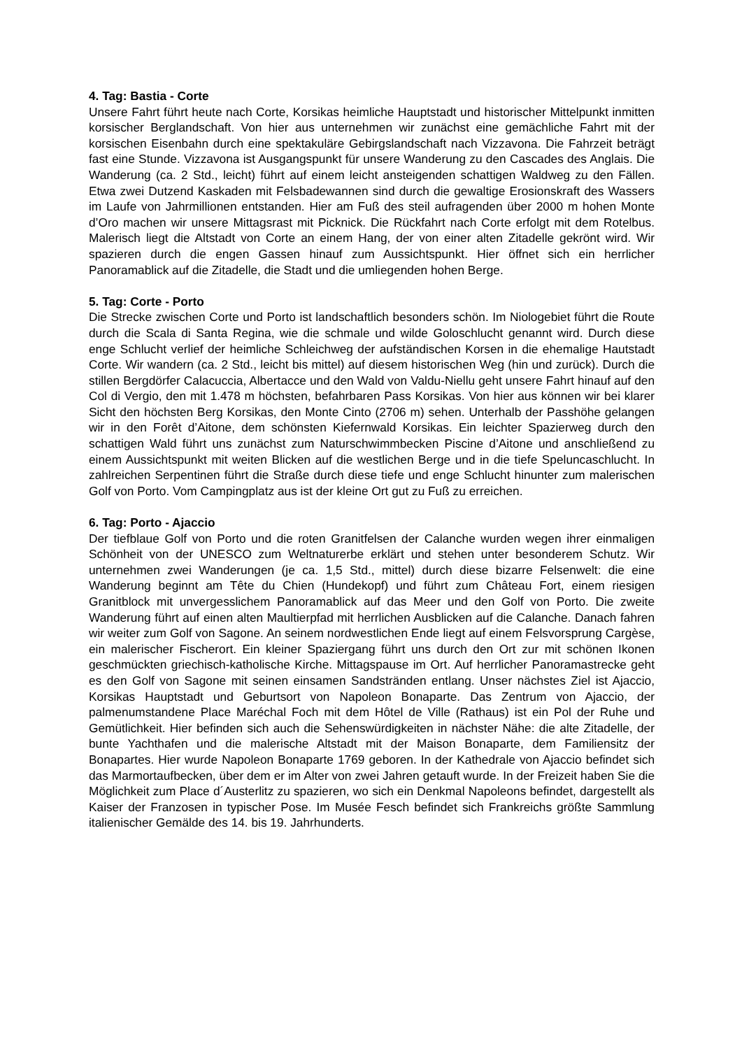4. Tag: Bastia - Corte
Unsere Fahrt führt heute nach Corte, Korsikas heimliche Hauptstadt und historischer Mittelpunkt inmitten korsischer Berglandschaft. Von hier aus unternehmen wir zunächst eine gemächliche Fahrt mit der korsischen Eisenbahn durch eine spektakuläre Gebirgslandschaft nach Vizzavona. Die Fahrzeit beträgt fast eine Stunde. Vizzavona ist Ausgangspunkt für unsere Wanderung zu den Cascades des Anglais. Die Wanderung (ca. 2 Std., leicht) führt auf einem leicht ansteigenden schattigen Waldweg zu den Fällen. Etwa zwei Dutzend Kaskaden mit Felsbadewannen sind durch die gewaltige Erosionskraft des Wassers im Laufe von Jahrmillionen entstanden. Hier am Fuß des steil aufragenden über 2000 m hohen Monte d’Oro machen wir unsere Mittagsrast mit Picknick. Die Rückfahrt nach Corte erfolgt mit dem Rotelbus. Malerisch liegt die Altstadt von Corte an einem Hang, der von einer alten Zitadelle gekrönt wird. Wir spazieren durch die engen Gassen hinauf zum Aussichtspunkt. Hier öffnet sich ein herrlicher Panoramablick auf die Zitadelle, die Stadt und die umliegenden hohen Berge.
5. Tag: Corte - Porto
Die Strecke zwischen Corte und Porto ist landschaftlich besonders schön. Im Niologebiet führt die Route durch die Scala di Santa Regina, wie die schmale und wilde Goloschlucht genannt wird. Durch diese enge Schlucht verlief der heimliche Schleichweg der aufständischen Korsen in die ehemalige Hautstadt Corte. Wir wandern (ca. 2 Std., leicht bis mittel) auf diesem historischen Weg (hin und zurück). Durch die stillen Bergdörfer Calacuccia, Albertacce und den Wald von Valdu-Niellu geht unsere Fahrt hinauf auf den Col di Vergio, den mit 1.478 m höchsten, befahrbaren Pass Korsikas. Von hier aus können wir bei klarer Sicht den höchsten Berg Korsikas, den Monte Cinto (2706 m) sehen. Unterhalb der Passhöhe gelangen wir in den Forêt d’Aitone, dem schönsten Kiefernwald Korsikas. Ein leichter Spazierweg durch den schattigen Wald führt uns zunächst zum Naturschwimmbecken Piscine d’Aitone und anschließend zu einem Aussichtspunkt mit weiten Blicken auf die westlichen Berge und in die tiefe Speluncaschlucht. In zahlreichen Serpentinen führt die Straße durch diese tiefe und enge Schlucht hinunter zum malerischen Golf von Porto. Vom Campingplatz aus ist der kleine Ort gut zu Fuß zu erreichen.
6. Tag: Porto - Ajaccio
Der tiefblaue Golf von Porto und die roten Granitfelsen der Calanche wurden wegen ihrer einmaligen Schönheit von der UNESCO zum Weltnaturerbe erklärt und stehen unter besonderem Schutz. Wir unternehmen zwei Wanderungen (je ca. 1,5 Std., mittel) durch diese bizarre Felsenwelt: die eine Wanderung beginnt am Tête du Chien (Hundekopf) und führt zum Château Fort, einem riesigen Granitblock mit unvergesslichem Panoramablick auf das Meer und den Golf von Porto. Die zweite Wanderung führt auf einen alten Maultierpfad mit herrlichen Ausblicken auf die Calanche. Danach fahren wir weiter zum Golf von Sagone. An seinem nordwestlichen Ende liegt auf einem Felsvorsprung Cargèse, ein malerischer Fischerort. Ein kleiner Spaziergang führt uns durch den Ort zur mit schönen Ikonen geschmückten griechisch-katholische Kirche. Mittagspause im Ort. Auf herrlicher Panoramastrecke geht es den Golf von Sagone mit seinen einsamen Sandstränden entlang. Unser nächstes Ziel ist Ajaccio, Korsikas Hauptstadt und Geburtsort von Napoleon Bonaparte. Das Zentrum von Ajaccio, der palmenumstandene Place Maréchal Foch mit dem Hôtel de Ville (Rathaus) ist ein Pol der Ruhe und Gemütlichkeit. Hier befinden sich auch die Sehenswürdigkeiten in nächster Nähe: die alte Zitadelle, der bunte Yachthafen und die malerische Altstadt mit der Maison Bonaparte, dem Familiensitz der Bonapartes. Hier wurde Napoleon Bonaparte 1769 geboren. In der Kathedrale von Ajaccio befindet sich das Marmortaufbecken, über dem er im Alter von zwei Jahren getauft wurde. In der Freizeit haben Sie die Möglichkeit zum Place d´Austerlitz zu spazieren, wo sich ein Denkmal Napoleons befindet, dargestellt als Kaiser der Franzosen in typischer Pose. Im Musée Fesch befindet sich Frankreichs größte Sammlung italienischer Gemälde des 14. bis 19. Jahrhunderts.